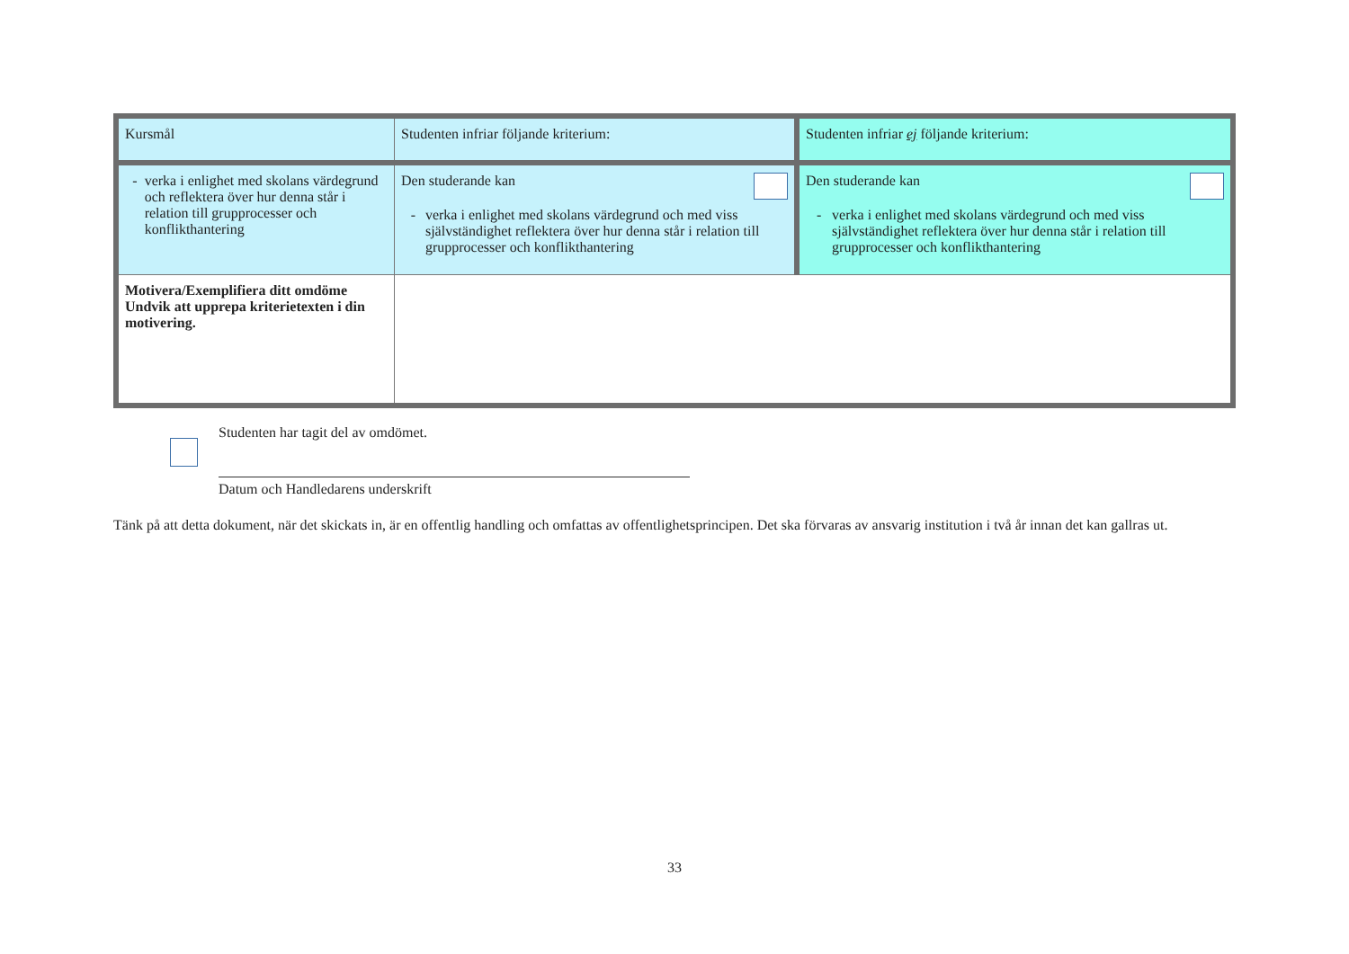| Kursmål | Studenten infriar följande kriterium: | Studenten infriar ej följande kriterium: |
| - verka i enlighet med skolans värdegrund och reflektera över hur denna står i relation till grupprocesser och konflikthantering | Den studerande kan - verka i enlighet med skolans värdegrund och med viss självständighet reflektera över hur denna står i relation till grupprocesser och konflikthantering | Den studerande kan - verka i enlighet med skolans värdegrund och med viss självständighet reflektera över hur denna står i relation till grupprocesser och konflikthantering |
| Motivera/Exemplifiera ditt omdöme Undvik att upprepa kriterietexten i din motivering. | | |
Studenten har tagit del av omdömet.
Datum och Handledarens underskrift
Tänk på att detta dokument, när det skickats in, är en offentlig handling och omfattas av offentlighetsprincipen. Det ska förvaras av ansvarig institution i två år innan det kan gallras ut.
33